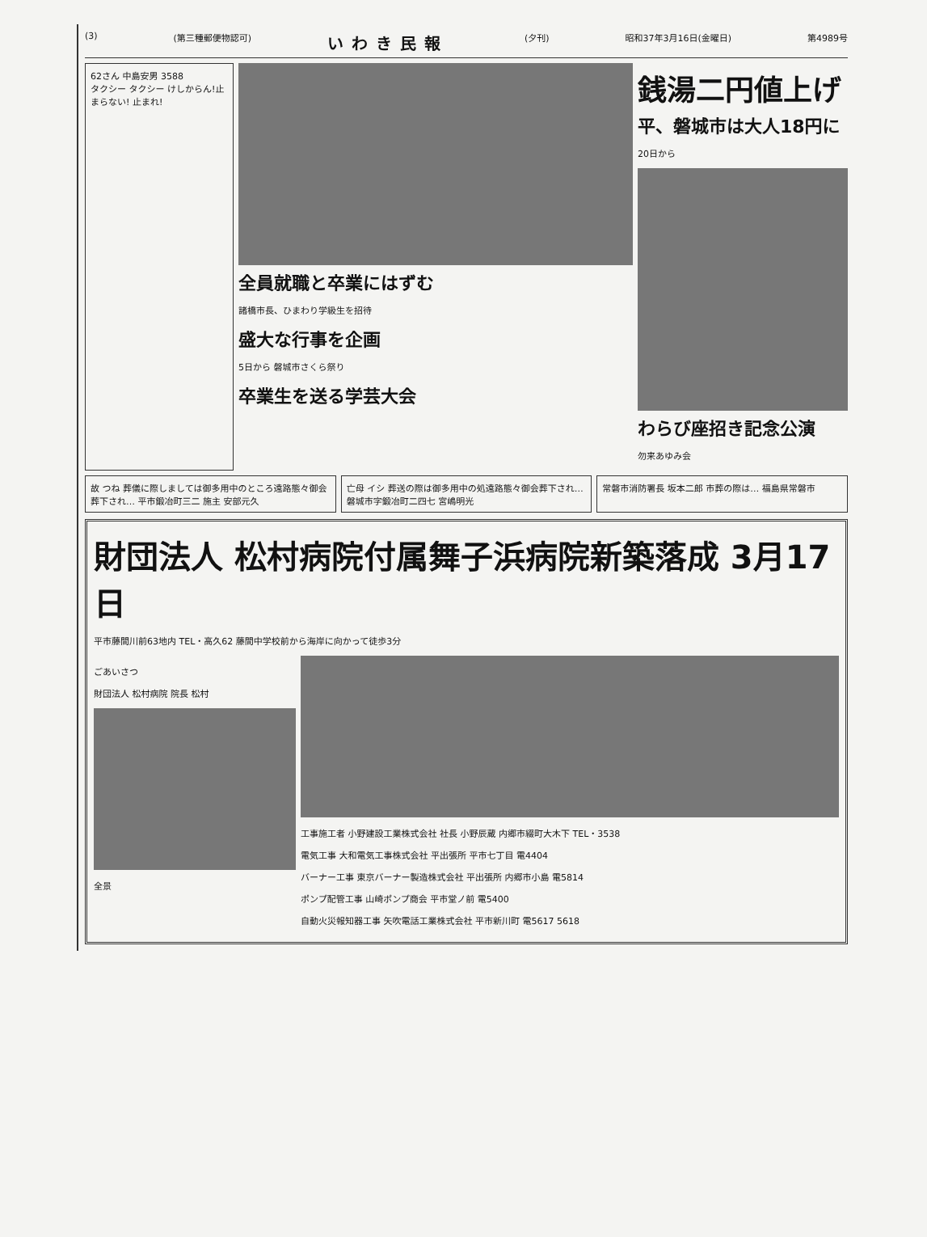(3) (第三種郵便物認可) いわき民報 (夕刊) 昭和37年3月16日(金曜日) 第4989号
62さん 中島安男 3588
タクシー タクシー けしからん!止まらない! 止まれ!
全員就職と卒業にはずむ
諸橋市長、ひまわり学級生を招待
盛大な行事を企画
5日から 磐城市さくら祭り
卒業生を送る学芸大会
銭湯二円値上げ
平、磐城市は大人18円に
20日から
わらび座招き記念公演
勿来あゆみ会
故 つね 葬儀に際しましては御多用中のところ遠路態々御会葬下され… 平市鍛冶町三二 施主 安部元久
亡母 イシ 葬送の際は御多用中の処遠路態々御会葬下され… 磐城市字鍛冶町二四七 宮嶋明光
常磐市消防署長 坂本二郎 市葬の際は… 福島県常磐市
財団法人 松村病院付属舞子浜病院新築落成 3月17日
平市藤間川前63地内 TEL・高久62 藤間中学校前から海岸に向かって徒歩3分
ごあいさつ
財団法人 松村病院 院長 松村
全景
工事施工者 小野建設工業株式会社 社長 小野辰蔵 内郷市綴町大木下 TEL・3538
電気工事 大和電気工事株式会社 平出張所 平市七丁目 電4404
バーナー工事 東京バーナー製造株式会社 平出張所 内郷市小島 電5814
ポンプ配管工事 山崎ポンプ商会 平市堂ノ前 電5400
自動火災報知器工事 矢吹電話工業株式会社 平市新川町 電5617 5618